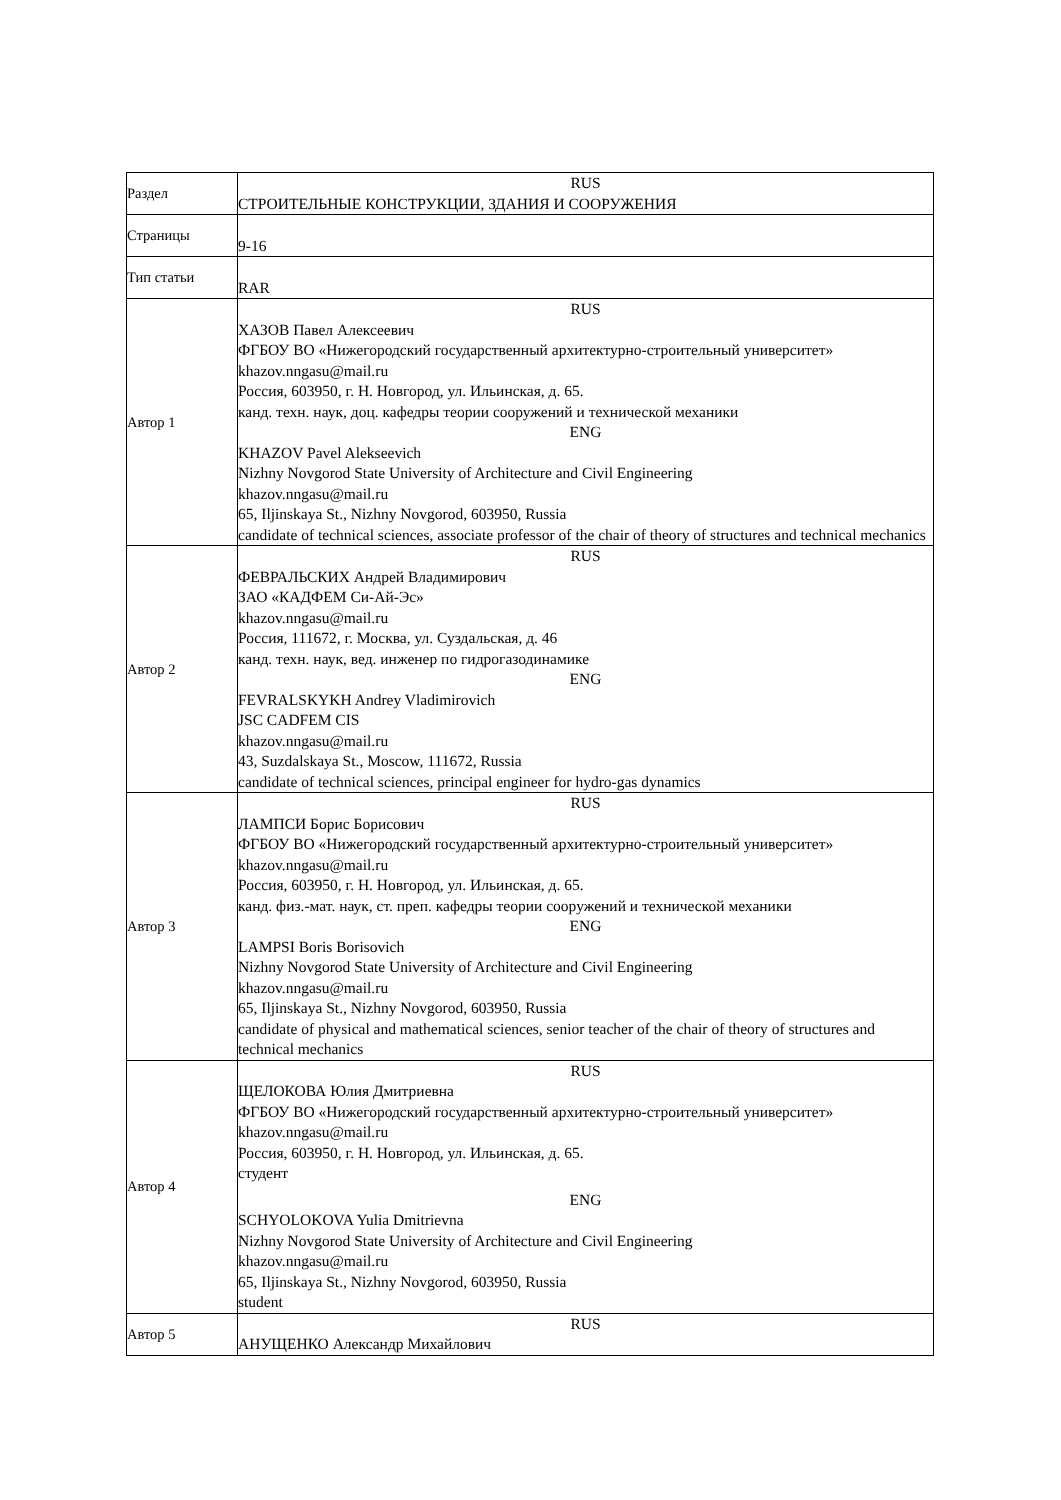| Раздел | RUS СТРОИТЕЛЬНЫЕ КОНСТРУКЦИИ, ЗДАНИЯ И СООРУЖЕНИЯ |
| Страницы | 9-16 |
| Тип статьи | RAR |
| Автор 1 | RUS ХАЗОВ Павел Алексеевич ФГБОУ ВО «Нижегородский государственный архитектурно-строительный университет» khazov.nngasu@mail.ru Россия, 603950, г. Н. Новгород, ул. Ильинская, д. 65. канд. техн. наук, доц. кафедры теории сооружений и технической механики ENG KHAZOV Pavel Alekseevich Nizhny Novgorod State University of Architecture and Civil Engineering khazov.nngasu@mail.ru 65, Iljinskaya St., Nizhny Novgorod, 603950, Russia candidate of technical sciences, associate professor of the chair of theory of structures and technical mechanics |
| Автор 2 | RUS ФЕВРАЛЬСКИХ Андрей Владимирович ЗАО «КАДФЕМ Си-Ай-Эс» khazov.nngasu@mail.ru Россия, 111672, г. Москва, ул. Суздальская, д. 46 канд. техн. наук, вед. инженер по гидрогазодинамике ENG FEVRALSKYKH Andrey Vladimirovich JSC CADFEM CIS khazov.nngasu@mail.ru 43, Suzdalskaya St., Moscow, 111672, Russia candidate of technical sciences, principal engineer for hydro-gas dynamics |
| Автор 3 | RUS ЛАМПСИ Борис Борисович ФГБОУ ВО «Нижегородский государственный архитектурно-строительный университет» khazov.nngasu@mail.ru Россия, 603950, г. Н. Новгород, ул. Ильинская, д. 65. канд. физ.-мат. наук, ст. преп. кафедры теории сооружений и технической механики ENG LAMPSI Boris Borisovich Nizhny Novgorod State University of Architecture and Civil Engineering khazov.nngasu@mail.ru 65, Iljinskaya St., Nizhny Novgorod, 603950, Russia candidate of physical and mathematical sciences, senior teacher of the chair of theory of structures and technical mechanics |
| Автор 4 | RUS ЩЕЛОКОВА Юлия Дмитриевна ФГБОУ ВО «Нижегородский государственный архитектурно-строительный университет» khazov.nngasu@mail.ru Россия, 603950, г. Н. Новгород, ул. Ильинская, д. 65. студент ENG SCHYOLOKOVA Yulia Dmitrievna Nizhny Novgorod State University of Architecture and Civil Engineering khazov.nngasu@mail.ru 65, Iljinskaya St., Nizhny Novgorod, 603950, Russia student |
| Автор 5 | RUS АНУЩЕНКО Александр Михайлович |